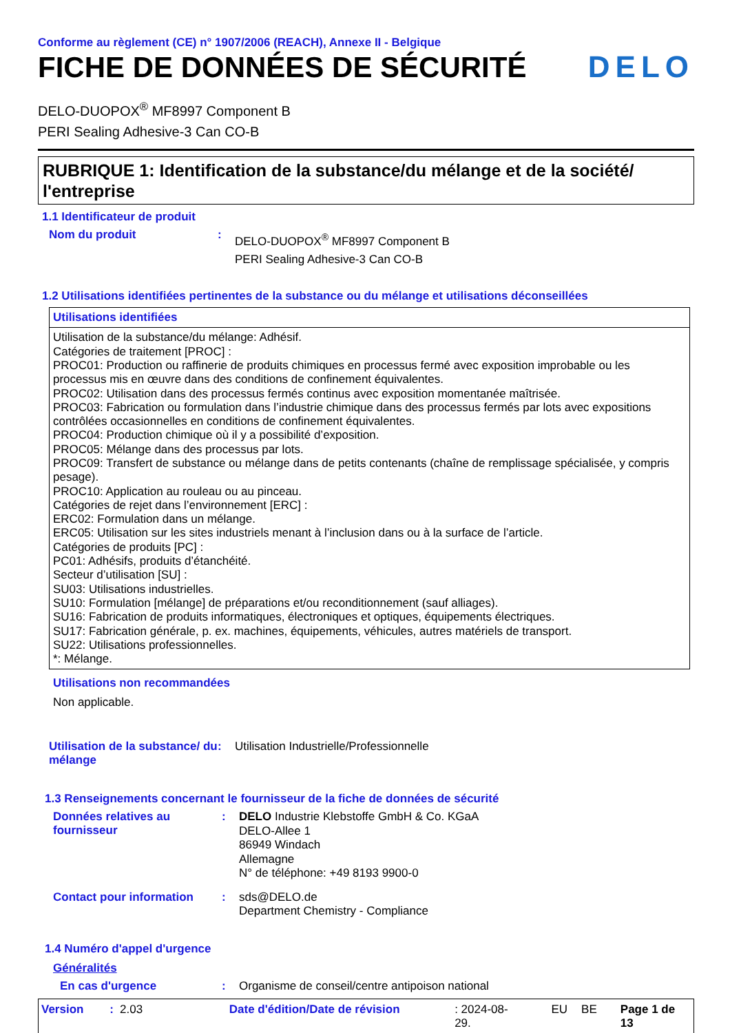Conforme au règlement (CE) n° 1907/2006 (REACH), Annexe II - Belgique
FICHE DE DONNÉES DE SÉCURITÉ DELO
DELO-DUOPOX<sup>®</sup> MF8997 Component B
PERI Sealing Adhesive-3 Can CO-B
RUBRIQUE 1: Identification de la substance/du mélange et de la société/ l'entreprise
1.1 Identificateur de produit
Nom du produit :
DELO-DUOPOX<sup>®</sup> MF8997 Component B
PERI Sealing Adhesive-3 Can CO-B
1.2 Utilisations identifiées pertinentes de la substance ou du mélange et utilisations déconseillées
Utilisations identifiées
Utilisation de la substance/du mélange: Adhésif.
Catégories de traitement [PROC] :
PROC01: Production ou raffinerie de produits chimiques en processus fermé avec exposition improbable ou les processus mis en œuvre dans des conditions de confinement équivalentes.
PROC02: Utilisation dans des processus fermés continus avec exposition momentanée maîtrisée.
PROC03: Fabrication ou formulation dans l’industrie chimique dans des processus fermés par lots avec expositions contrôlées occasionnelles en conditions de confinement équivalentes.
PROC04: Production chimique où il y a possibilité d’exposition.
PROC05: Mélange dans des processus par lots.
PROC09: Transfert de substance ou mélange dans de petits contenants (chaîne de remplissage spécialisée, y compris pesage).
PROC10: Application au rouleau ou au pinceau.
Catégories de rejet dans l’environnement [ERC] :
ERC02: Formulation dans un mélange.
ERC05: Utilisation sur les sites industriels menant à l’inclusion dans ou à la surface de l’article.
Catégories de produits [PC] :
PC01: Adhésifs, produits d’étanchéité.
Secteur d’utilisation [SU] :
SU03: Utilisations industrielles.
SU10: Formulation [mélange] de préparations et/ou reconditionnement (sauf alliages).
SU16: Fabrication de produits informatiques, électroniques et optiques, équipements électriques.
SU17: Fabrication générale, p. ex. machines, équipements, véhicules, autres matériels de transport.
SU22: Utilisations professionnelles.
*: Mélange.
Utilisations non recommandées
Non applicable.
Utilisation de la substance/ du mélange
: Utilisation Industrielle/Professionnelle
1.3 Renseignements concernant le fournisseur de la fiche de données de sécurité
Données relatives au fournisseur
:
DELO Industrie Klebstoffe GmbH & Co. KGaA
DELO-Allee 1
86949 Windach
Allemagne
N° de téléphone: +49 8193 9900-0
Contact pour information :
sds@DELO.de
Department Chemistry - Compliance
1.4 Numéro d'appel d'urgence
Généralités
En cas d'urgence : Organisme de conseil/centre antipoison national
Version: 2.03 Date d'édition/Date de révision: 2024-08-29. EU BE Page 1 de 13